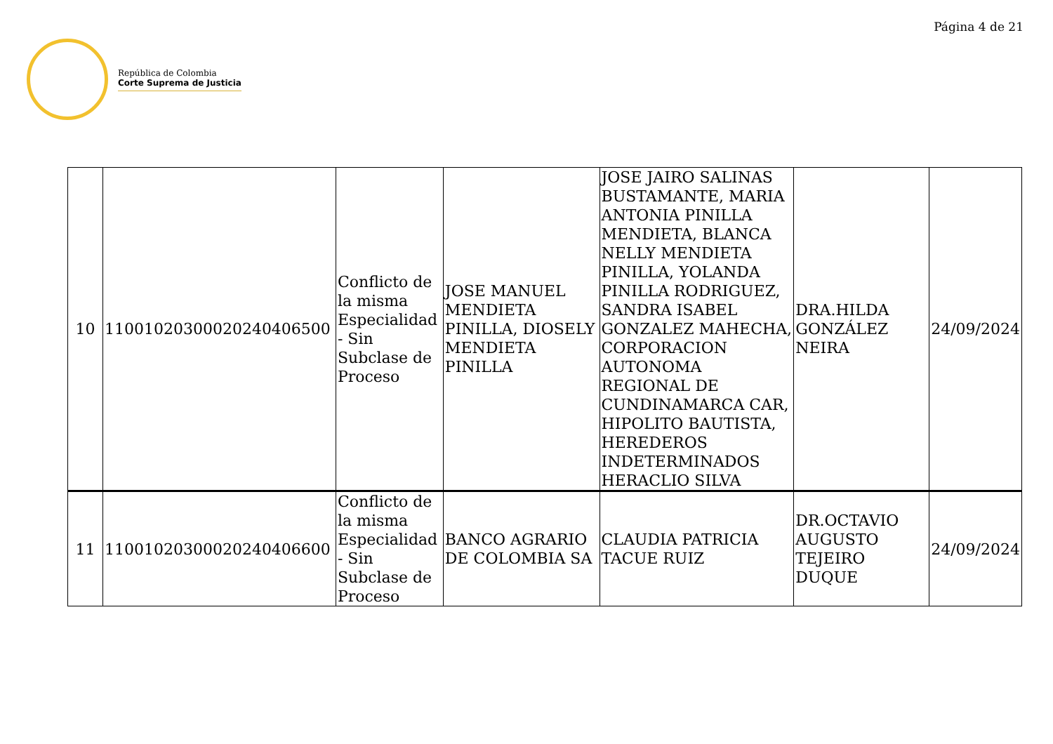Página 4 de 21
República de Colombia
Corte Suprema de Justicia
| 10 | 11001020300020240406500 | Conflicto de la misma Especialidad - Sin Subclase de Proceso | JOSE MANUEL MENDIETA PINILLA, DIOSELY MENDIETA PINILLA | JOSE JAIRO SALINAS BUSTAMANTE, MARIA ANTONIA PINILLA MENDIETA, BLANCA NELLY MENDIETA PINILLA, YOLANDA PINILLA RODRIGUEZ, SANDRA ISABEL GONZALEZ MAHECHA, CORPORACION AUTONOMA REGIONAL DE CUNDINAMARCA CAR, HIPOLITO BAUTISTA, HEREDEROS INDETERMINADOS HERACLIO SILVA | DRA.HILDA GONZÁLEZ NEIRA | 24/09/2024 |
| 11 | 11001020300020240406600 | Conflicto de la misma Especialidad - Sin Subclase de Proceso | BANCO AGRARIO DE COLOMBIA SA | CLAUDIA PATRICIA TACUE RUIZ | DR.OCTAVIO AUGUSTO TEJEIRO DUQUE | 24/09/2024 |